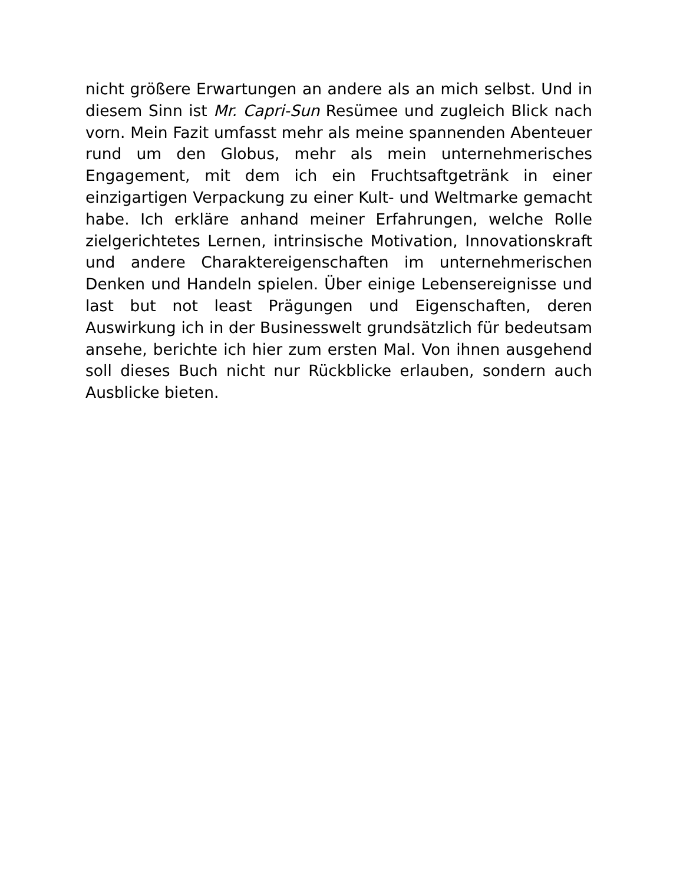nicht größere Erwartungen an andere als an mich selbst. Und in diesem Sinn ist Mr. Capri-Sun Resümee und zugleich Blick nach vorn. Mein Fazit umfasst mehr als meine spannenden Abenteuer rund um den Globus, mehr als mein unternehmerisches Engagement, mit dem ich ein Fruchtsaftgetränk in einer einzigartigen Verpackung zu einer Kult- und Weltmarke gemacht habe. Ich erkläre anhand meiner Erfahrungen, welche Rolle zielgerichtetes Lernen, intrinsische Motivation, Innovationskraft und andere Charaktereigenschaften im unternehmerischen Denken und Handeln spielen. Über einige Lebensereignisse und last but not least Prägungen und Eigenschaften, deren Auswirkung ich in der Businesswelt grundsätzlich für bedeutsam ansehe, berichte ich hier zum ersten Mal. Von ihnen ausgehend soll dieses Buch nicht nur Rückblicke erlauben, sondern auch Ausblicke bieten.